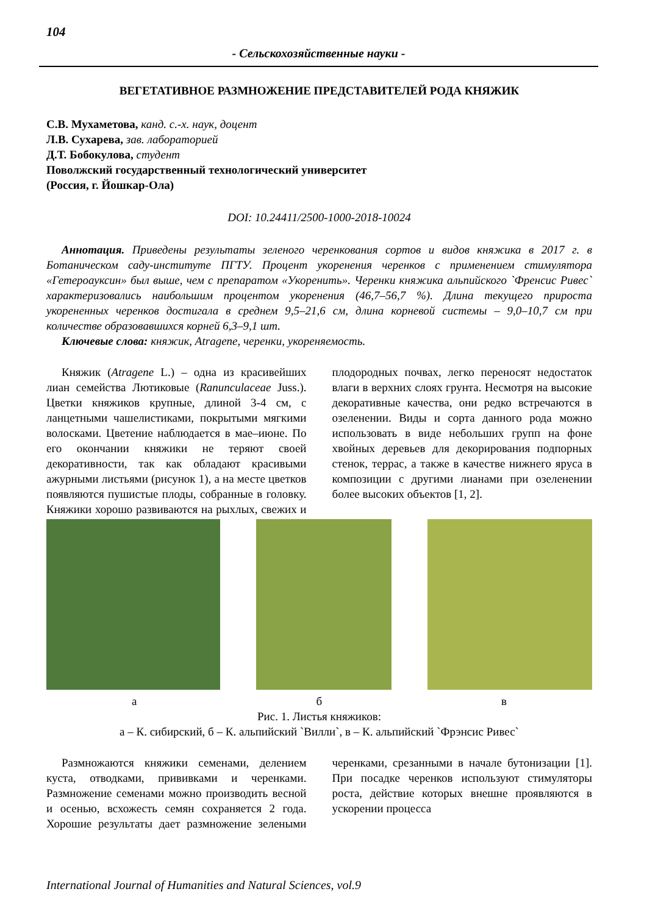104
- Сельскохозяйственные науки -
ВЕГЕТАТИВНОЕ РАЗМНОЖЕНИЕ ПРЕДСТАВИТЕЛЕЙ РОДА КНЯЖИК
С.В. Мухаметова, канд. с.-х. наук, доцент
Л.В. Сухарева, зав. лабораторией
Д.Т. Бобокулова, студент
Поволжский государственный технологический университет
(Россия, г. Йошкар-Ола)
DOI: 10.24411/2500-1000-2018-10024
Аннотация. Приведены результаты зеленого черенкования сортов и видов княжика в 2017 г. в Ботаническом саду-институте ПГТУ. Процент укоренения черенков с применением стимулятора «Гетероауксин» был выше, чем с препаратом «Укоренить». Черенки княжика альпийского `Френсис Ривес` характеризовались наибольшим процентом укоренения (46,7–56,7 %). Длина текущего прироста укорененных черенков достигала в среднем 9,5–21,6 см, длина корневой системы – 9,0–10,7 см при количестве образовавшихся корней 6,3–9,1 шт.
Ключевые слова: княжик, Atragene, черенки, укореняемость.
Княжик (Atragene L.) – одна из красивейших лиан семейства Лютиковые (Ranunculaceae Juss.). Цветки княжиков крупные, длиной 3-4 см, с ланцетными чашелистиками, покрытыми мягкими волосками. Цветение наблюдается в мае–июне. По его окончании княжики не теряют своей декоративности, так как обладают красивыми ажурными листьями (рисунок 1), а на месте цветков появляются пушистые плоды, собранные в головку. Княжики хорошо развиваются на рыхлых, свежих и плодородных почвах, легко переносят недостаток влаги в верхних слоях грунта. Несмотря на высокие декоративные качества, они редко встречаются в озеленении. Виды и сорта данного рода можно использовать в виде небольших групп на фоне хвойных деревьев для декорирования подпорных стенок, террас, а также в качестве нижнего яруса в композиции с другими лианами при озеленении более высоких объектов [1, 2].
а б в
Рис. 1. Листья княжиков:
а – К. сибирский, б – К. альпийский `Вилли`, в – К. альпийский `Фрэнсис Ривес`
Размножаются княжики семенами, делением куста, отводками, прививками и черенками. Размножение семенами можно производить весной и осенью, всхожесть семян сохраняется 2 года. Хорошие результаты дает размножение зелеными черенками, срезанными в начале бутонизации [1]. При посадке черенков используют стимуляторы роста, действие которых внешне проявляются в ускорении процесса
International Journal of Humanities and Natural Sciences, vol.9